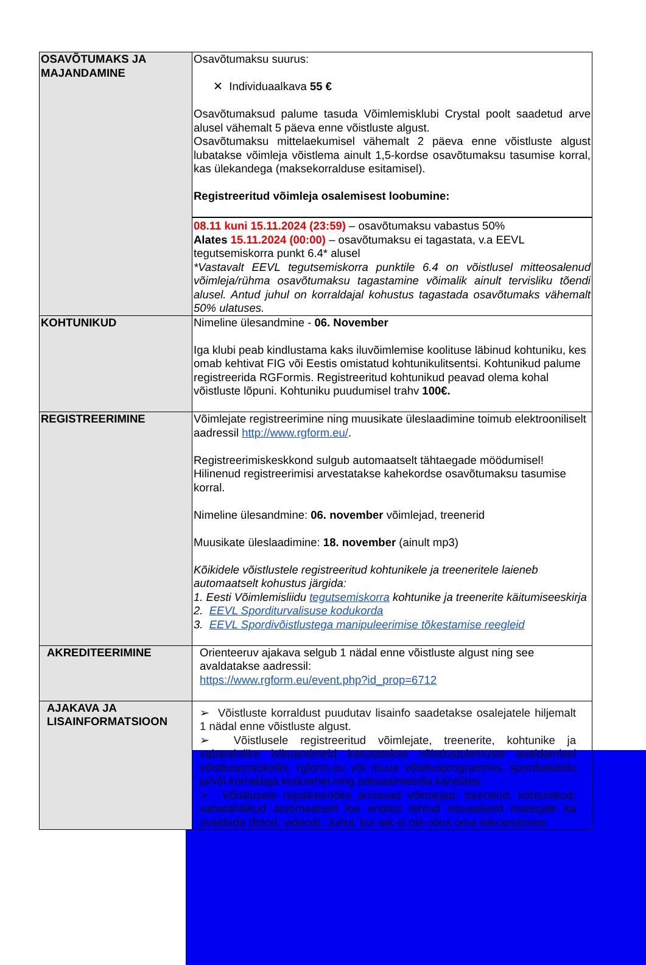| OSAVÕTUMAKS JA MAJANDAMINE | Osavõtumaksu suurus: ✕ Individuaalkava 55 € Osavõtumaksud palume tasuda Võimlemisklubi Crystal poolt saadetud arve alusel vähemalt 5 päeva enne võistluste algust. Osavõtumaksu mittelaekumisel vähemalt 2 päeva enne võistluste algust lubatakse võimleja võistlema ainult 1,5-kordse osavõtumaksu tasumise korral, kas ülekandega (maksekorralduse esitamisel). Registreeritud võimleja osalemisest loobumine: 08.11 kuni 15.11.2024 (23:59) – osavõtumaksu vabastus 50% Alates 15.11.2024 (00:00) – osavõtumaksu ei tagastata, v.a EEVL tegutsemiskorra punkt 6.4* alusel *Vastavalt EEVL tegutsemiskorra punktile 6.4 on võistlusel mitteosalenud võimleja/rühma osavõtumaksu tagastamine võimalik ainult tervisliku tõendi alusel. Antud juhul on korraldajal kohustus tagastada osavõtumaks vähemalt 50% ulatuses. |
| KOHTUNIKUD | Nimeline ülesandmine - 06. November Iga klubi peab kindlustama kaks iluvõimlemise koolituse läbinud kohtuniku, kes omab kehtivat FIG või Eestis omistatud kohtunikulitsentsi. Kohtunikud palume registreerida RGFormis. Registreeritud kohtunikud peavad olema kohal võistluste lõpuni. Kohtuniku puudumisel trahv 100€. |
| REGISTREERIMINE | Võimlejate registreerimine ning muusikate üleslaadimine toimub elektrooniliselt aadressil http://www.rgform.eu/ . Registreerimiskeskkond sulgub automaatselt tähtaegade möödumisel! Hilinenud registreerimisi arvestatakse kahekordse osavõtumaksu tasumise korral. Nimeline ülesandmine: 06. november võimlejad, treenerid Muusikate üleslaadimine: 18. november (ainult mp3) Kõikidele võistlustele registreeritud kohtunikele ja treeneritele laieneb automaatselt kohustus järgida: 1. Eesti Võimlemisliidu tegutsemiskorra kohtunike ja treenerite käitumiseeskirja 2. EEVL Sporditurvalisuse kodukorda 3. EEVL Spordivõistlustega manipuleerimise tõkestamise reegleid |
| AKREDITEERIMINE | Orienteeruv ajakava selgub 1 nädal enne võistluste algust ning see avaldatakse aadressil: https://www.rgform.eu/event.php?id_prop=6712 |
| AJAKAVA JA LISAINFORMATSIOON | ➢ Võistluste korraldust puudutav lisainfo saadetakse osalejatele hiljemalt 1 nädal enne võistluste algust. ➢ Võistlusele registreeritud võimlejate, treenerite, kohtunike ja vabatahtlike isikuandmeid kasutatakse võistlustulemuste avaldamisel võistlusprotokollis, rgform.eu või muus võistlusprogrammis, spordialaliidu ja/või korraldaja kodulehel ning sotsiaalmeedia kanalites. ➢ Võistlusele registreerides annavad võimlejad, treenerid, kohtunikud, vabatahtlikud automaatselt loa endast tehtud visuaalseid materjale ka avaldada (fotod, videod). Juhul, kui isik ei ole nõus oma isikuandmete |